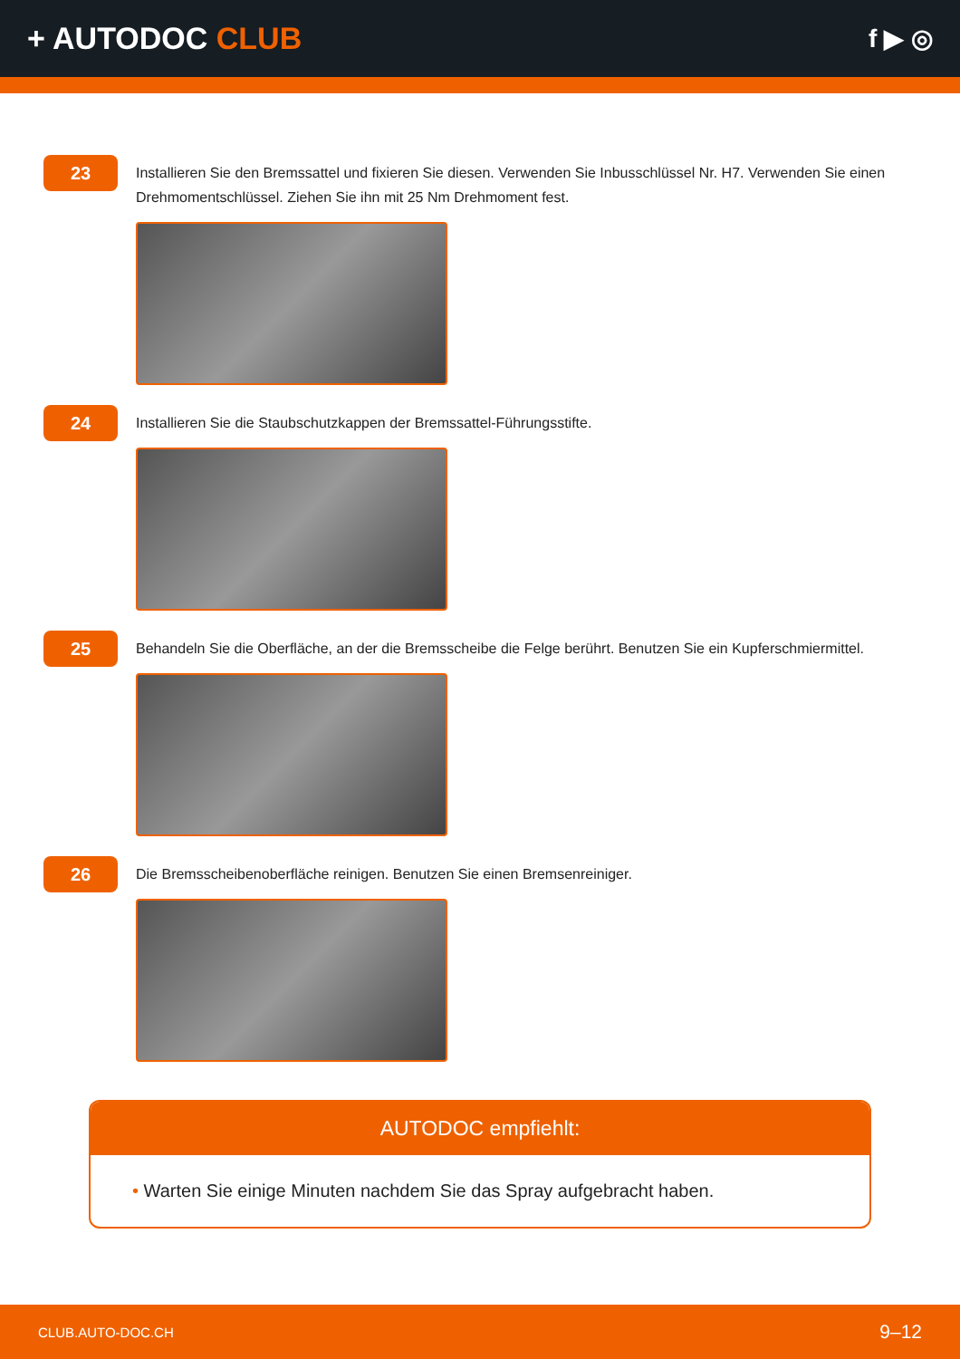+ AUTODOC CLUB
f ▶ ◎
23
Installieren Sie den Bremssattel und fixieren Sie diesen. Verwenden Sie Inbusschlüssel Nr. H7. Verwenden Sie einen Drehmomentschlüssel. Ziehen Sie ihn mit 25 Nm Drehmoment fest.
24
Installieren Sie die Staubschutzkappen der Bremssattel-Führungsstifte.
25
Behandeln Sie die Oberfläche, an der die Bremsscheibe die Felge berührt. Benutzen Sie ein Kupferschmiermittel.
26
Die Bremsscheibenoberfläche reinigen. Benutzen Sie einen Bremsenreiniger.
AUTODOC empfiehlt:
• Warten Sie einige Minuten nachdem Sie das Spray aufgebracht haben.
CLUB.AUTO-DOC.CH 9–12